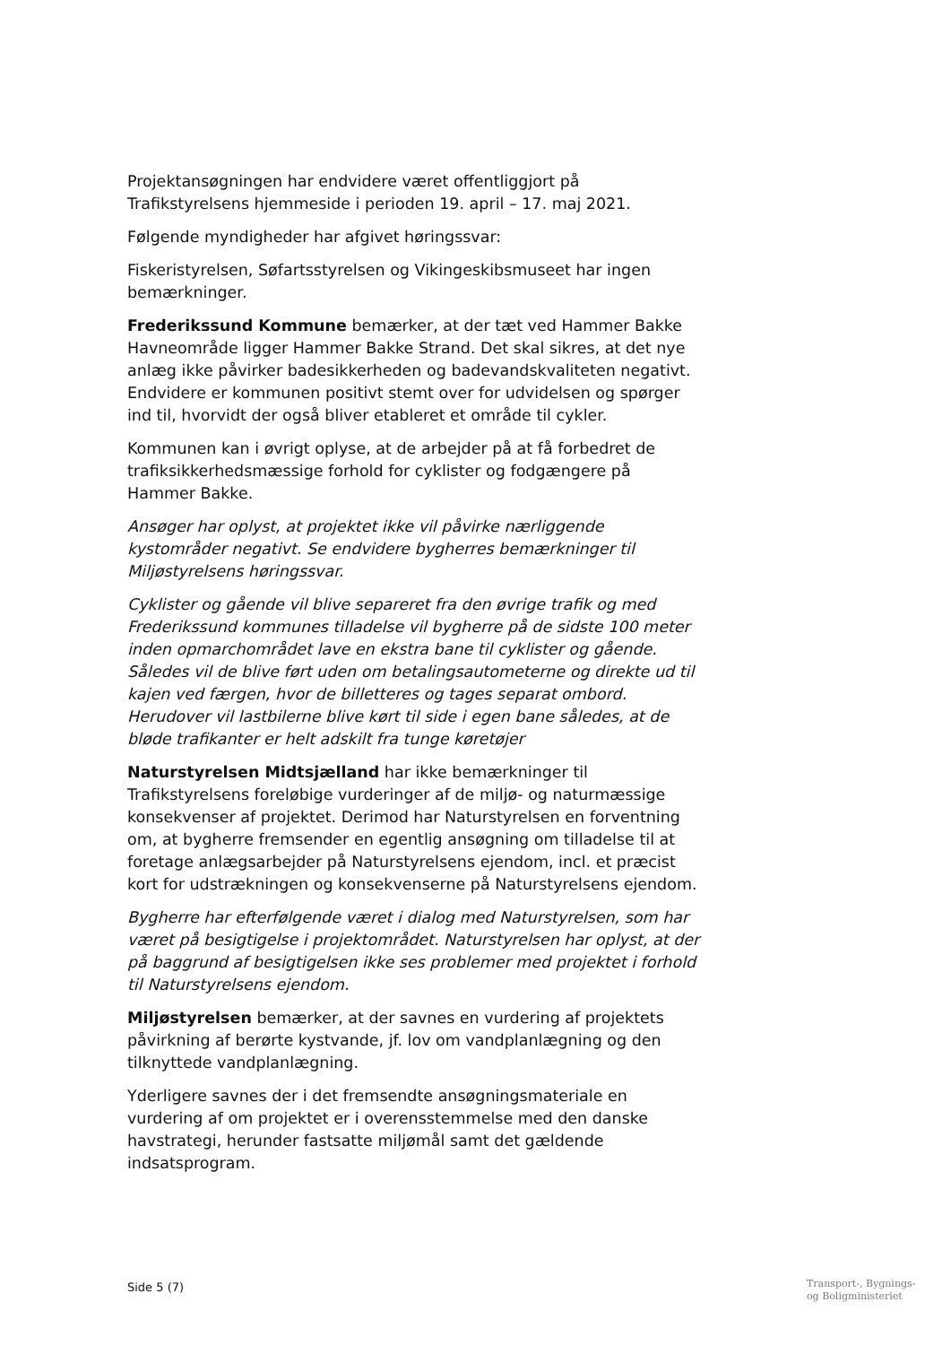Projektansøgningen har endvidere været offentliggjort på Trafikstyrelsens hjemmeside i perioden 19. april – 17. maj 2021.
Følgende myndigheder har afgivet høringssvar:
Fiskeristyrelsen, Søfartsstyrelsen og Vikingeskibsmuseet har ingen bemærkninger.
Frederikssund Kommune bemærker, at der tæt ved Hammer Bakke Havneområde ligger Hammer Bakke Strand. Det skal sikres, at det nye anlæg ikke påvirker badesikkerheden og badevandskvaliteten negativt. Endvidere er kommunen positivt stemt over for udvidelsen og spørger ind til, hvorvidt der også bliver etableret et område til cykler.
Kommunen kan i øvrigt oplyse, at de arbejder på at få forbedret de trafiksikkerhedsmæssige forhold for cyklister og fodgængere på Hammer Bakke.
Ansøger har oplyst, at projektet ikke vil påvirke nærliggende kystområder negativt. Se endvidere bygherres bemærkninger til Miljøstyrelsens høringssvar.
Cyklister og gående vil blive separeret fra den øvrige trafik og med Frederikssund kommunes tilladelse vil bygherre på de sidste 100 meter inden opmarchområdet lave en ekstra bane til cyklister og gående. Således vil de blive ført uden om betalingsautometerne og direkte ud til kajen ved færgen, hvor de billetteres og tages separat ombord. Herudover vil lastbilerne blive kørt til side i egen bane således, at de bløde trafikanter er helt adskilt fra tunge køretøjer
Naturstyrelsen Midtsjælland har ikke bemærkninger til Trafikstyrelsens foreløbige vurderinger af de miljø- og naturmæssige konsekvenser af projektet. Derimod har Naturstyrelsen en forventning om, at bygherre fremsender en egentlig ansøgning om tilladelse til at foretage anlægsarbejder på Naturstyrelsens ejendom, incl. et præcist kort for udstrækningen og konsekvenserne på Naturstyrelsens ejendom.
Bygherre har efterfølgende været i dialog med Naturstyrelsen, som har været på besigtigelse i projektområdet. Naturstyrelsen har oplyst, at der på baggrund af besigtigelsen ikke ses problemer med projektet i forhold til Naturstyrelsens ejendom.
Miljøstyrelsen bemærker, at der savnes en vurdering af projektets påvirkning af berørte kystvande, jf. lov om vandplanlægning og den tilknyttede vandplanlægning.
Yderligere savnes der i det fremsendte ansøgningsmateriale en vurdering af om projektet er i overensstemmelse med den danske havstrategi, herunder fastsatte miljømål samt det gældende indsatsprogram.
Side 5 (7)
Transport-, Bygnings-
og Boligministeriet